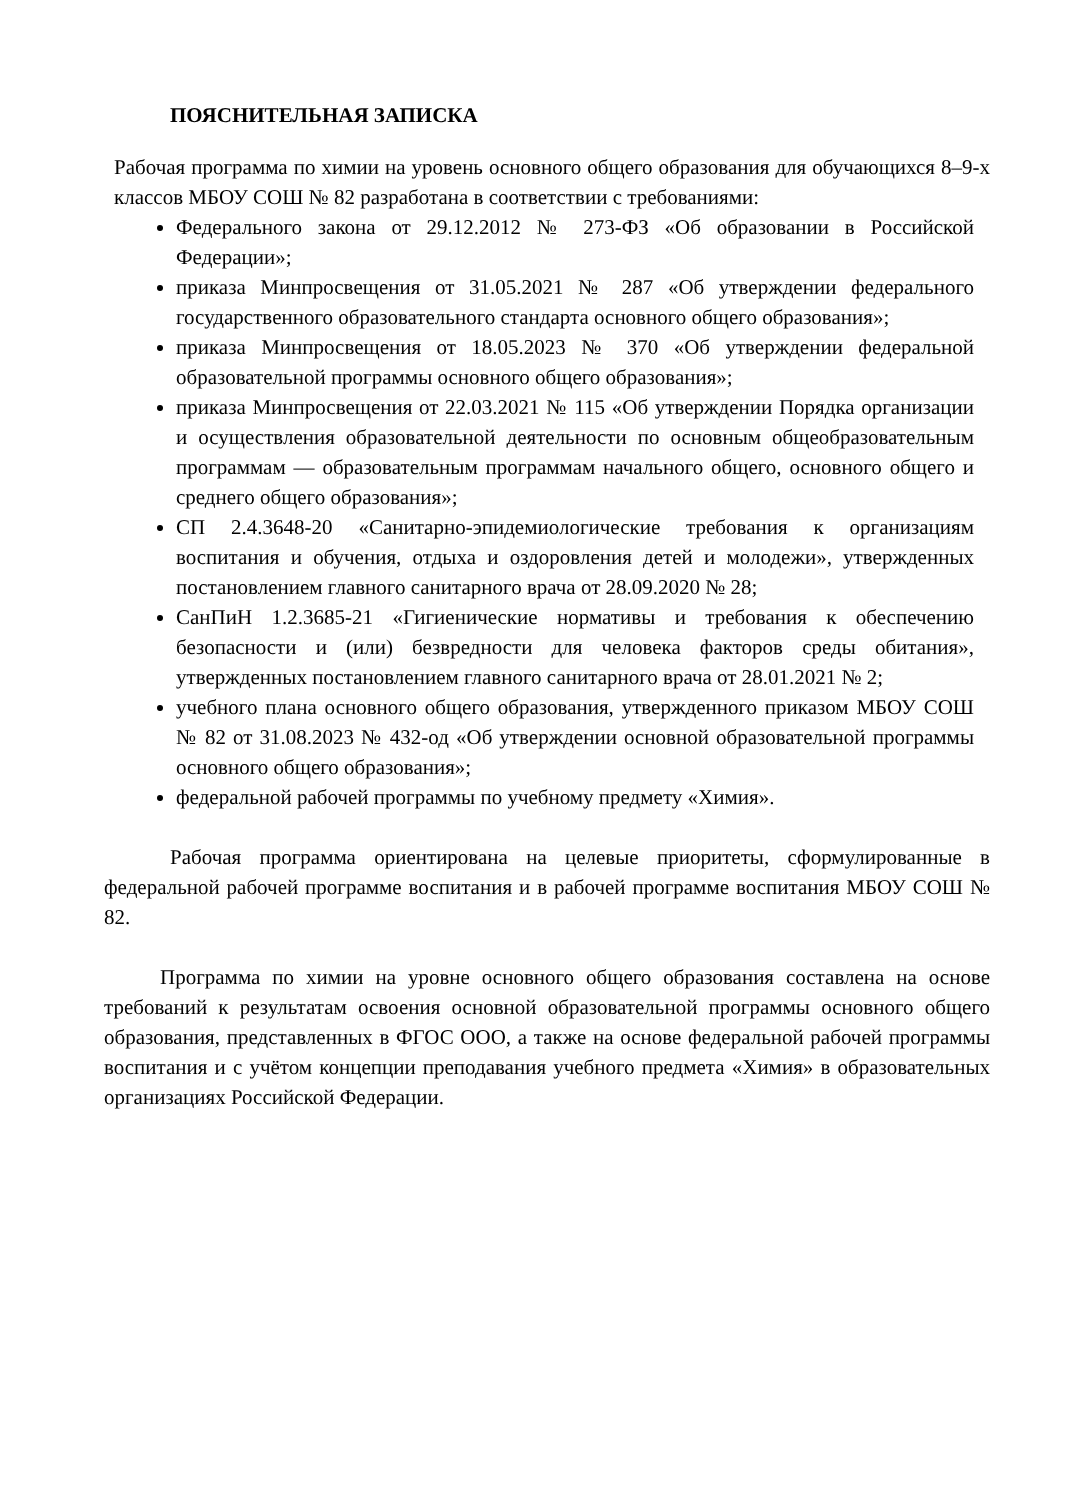ПОЯСНИТЕЛЬНАЯ ЗАПИСКА
Рабочая программа по химии на уровень основного общего образования для обучающихся 8–9-х классов МБОУ СОШ № 82 разработана в соответствии с требованиями:
Федерального закона от 29.12.2012 № 273-ФЗ «Об образовании в Российской Федерации»;
приказа Минпросвещения от 31.05.2021 № 287 «Об утверждении федерального государственного образовательного стандарта основного общего образования»;
приказа Минпросвещения от 18.05.2023 № 370 «Об утверждении федеральной образовательной программы основного общего образования»;
приказа Минпросвещения от 22.03.2021 № 115 «Об утверждении Порядка организации и осуществления образовательной деятельности по основным общеобразовательным программам — образовательным программам начального общего, основного общего и среднего общего образования»;
СП 2.4.3648-20 «Санитарно-эпидемиологические требования к организациям воспитания и обучения, отдыха и оздоровления детей и молодежи», утвержденных постановлением главного санитарного врача от 28.09.2020 № 28;
СанПиН 1.2.3685-21 «Гигиенические нормативы и требования к обеспечению безопасности и (или) безвредности для человека факторов среды обитания», утвержденных постановлением главного санитарного врача от 28.01.2021 № 2;
учебного плана основного общего образования, утвержденного приказом МБОУ СОШ № 82 от 31.08.2023 № 432-од «Об утверждении основной образовательной программы основного общего образования»;
федеральной рабочей программы по учебному предмету «Химия».
Рабочая программа ориентирована на целевые приоритеты, сформулированные в федеральной рабочей программе воспитания и в рабочей программе воспитания МБОУ СОШ № 82.
Программа по химии на уровне основного общего образования составлена на основе требований к результатам освоения основной образовательной программы основного общего образования, представленных в ФГОС ООО, а также на основе федеральной рабочей программы воспитания и с учётом концепции преподавания учебного предмета «Химия» в образовательных организациях Российской Федерации.